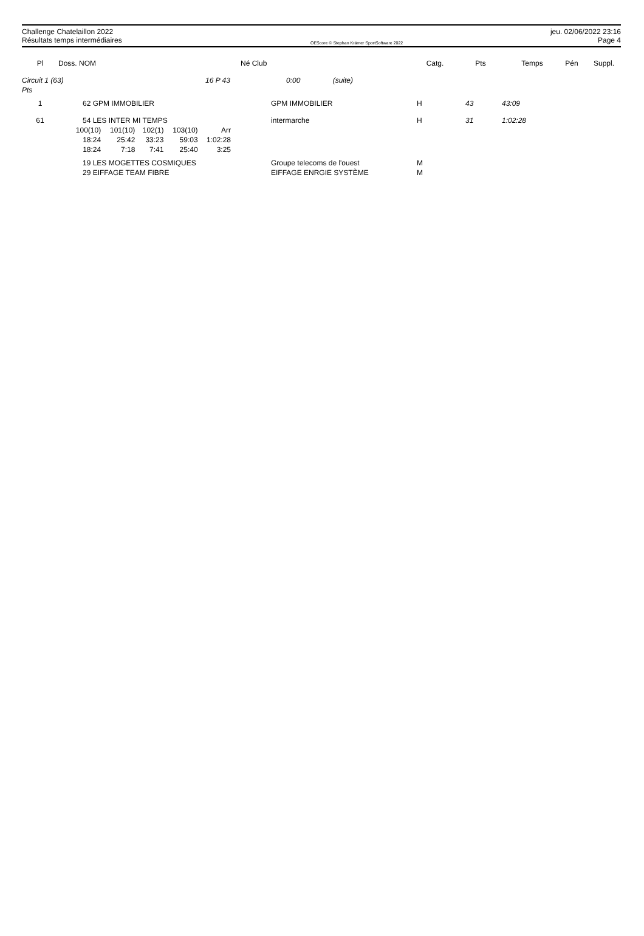Challenge Chatelaillon 2022
Résultats temps intermédiaires
OEScore © Stephan Krämer SportSoftware 2022
jeu. 02/06/2022 23:16
Page 4
| Pl | Doss. NOM | Né Club | Catg. | Pts | Temps | Pén | Suppl. |
| --- | --- | --- | --- | --- | --- | --- | --- |
| Circuit 1 (63) 16 P 43 Pts | 0:00 (suite) | |
| 1 | 62 GPM IMMOBILIER | GPM IMMOBILIER | H | 43 | 43:09 |
| 61 | 54 LES INTER MI TEMPS | intermarche | H | 31 | 1:02:28 |
| 100(10) | 101(10) | 102(1) | 103(10) | Arr |
| 18:24 | 25:42 | 33:23 | 59:03 | 1:02:28 |
| 18:24 | 7:18 | 7:41 | 25:40 | 3:25 |
| 19 LES MOGETTES COSMIQUES | Groupe telecoms de l'ouest | M |
| 29 EIFFAGE TEAM FIBRE | EIFFAGE ENRGIE SYSTÈME | M |